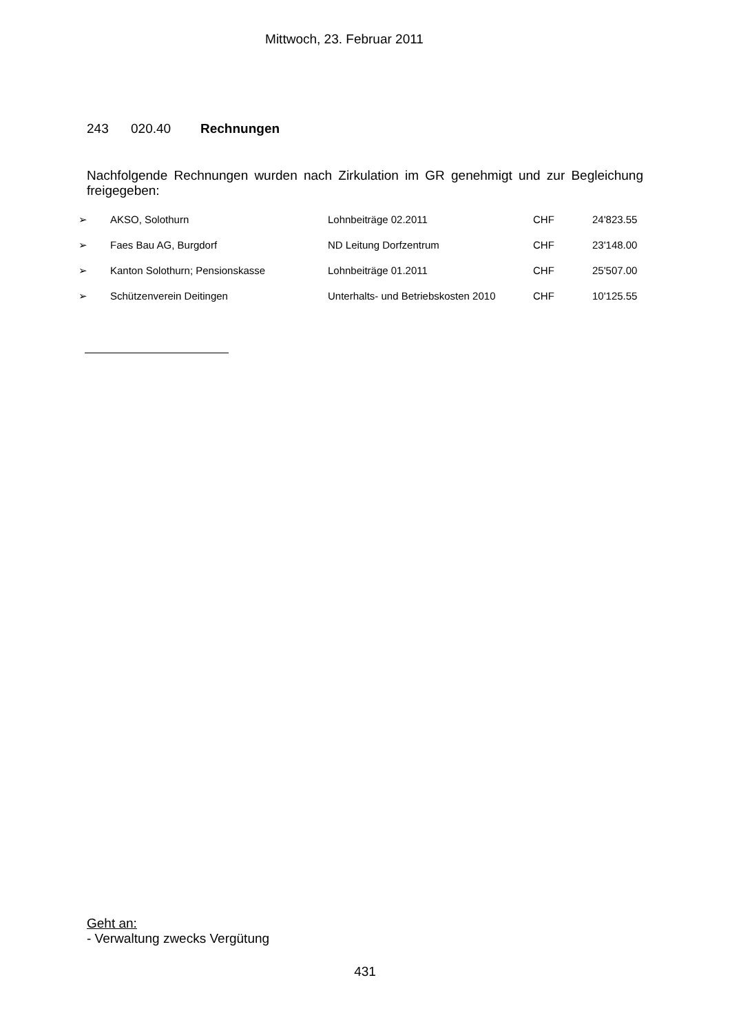Mittwoch, 23. Februar 2011
243 020.40 Rechnungen
Nachfolgende Rechnungen wurden nach Zirkulation im GR genehmigt und zur Begleichung freigegeben:
| ➢ | AKSO, Solothurn | Lohnbeiträge 02.2011 | CHF | 24'823.55 |
| ➢ | Faes Bau AG, Burgdorf | ND Leitung Dorfzentrum | CHF | 23'148.00 |
| ➢ | Kanton Solothurn; Pensionskasse | Lohnbeiträge 01.2011 | CHF | 25'507.00 |
| ➢ | Schützenverein Deitingen | Unterhalts- und Betriebskosten 2010 | CHF | 10'125.55 |
Geht an:
- Verwaltung zwecks Vergütung
431